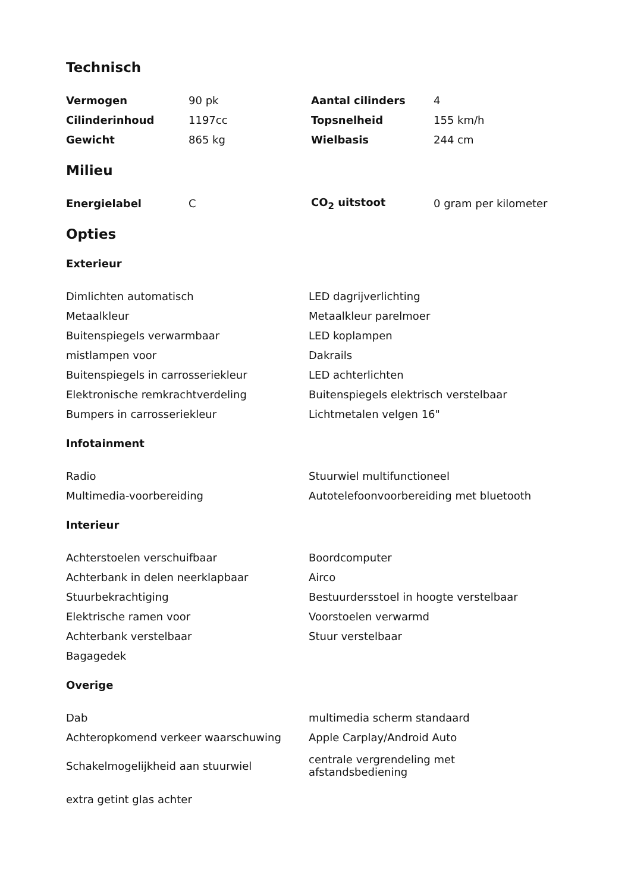Technisch
| Vermogen | 90 pk | Aantal cilinders | 4 |
| Cilinderinhoud | 1197cc | Topsnelheid | 155 km/h |
| Gewicht | 865 kg | Wielbasis | 244 cm |
Milieu
| Energielabel | C | CO<sub>2</sub> uitstoot | 0 gram per kilometer |
Opties
Exterieur
| Dimlichten automatisch | LED dagrijverlichting |
| Metaalkleur | Metaalkleur parelmoer |
| Buitenspiegels verwarmbaar | LED koplampen |
| mistlampen voor | Dakrails |
| Buitenspiegels in carrosseriekleur | LED achterlichten |
| Elektronische remkrachtverdeling | Buitenspiegels elektrisch verstelbaar |
| Bumpers in carrosseriekleur | Lichtmetalen velgen 16" |
Infotainment
| Radio | Stuurwiel multifunctioneel |
| Multimedia-voorbereiding | Autotelefoonvoorbereiding met bluetooth |
Interieur
| Achterstoelen verschuifbaar | Boordcomputer |
| Achterbank in delen neerklapbaar | Airco |
| Stuurbekrachtiging | Bestuurdersstoel in hoogte verstelbaar |
| Elektrische ramen voor | Voorstoelen verwarmd |
| Achterbank verstelbaar | Stuur verstelbaar |
| Bagagedek | |
Overige
| Dab | multimedia scherm standaard |
| Achteropkomend verkeer waarschuwing | Apple Carplay/Android Auto |
| Schakelmogelijkheid aan stuurwiel | centrale vergrendeling met afstandsbediening |
| extra getint glas achter | |